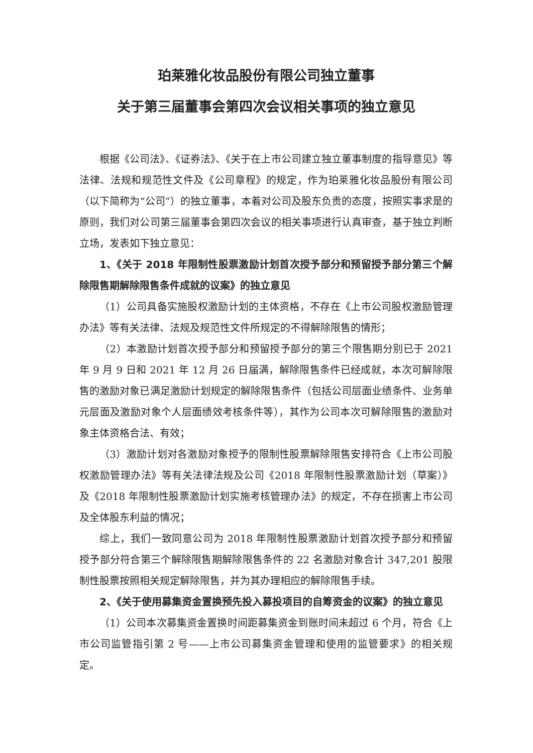珀莱雅化妆品股份有限公司独立董事
关于第三届董事会第四次会议相关事项的独立意见
根据《公司法》、《证券法》、《关于在上市公司建立独立董事制度的指导意见》等法律、法规和规范性文件及《公司章程》的规定，作为珀莱雅化妆品股份有限公司（以下简称为“公司”）的独立董事，本着对公司及股东负责的态度，按照实事求是的原则，我们对公司第三届董事会第四次会议的相关事项进行认真审查，基于独立判断立场，发表如下独立意见：
1、《关于 2018 年限制性股票激励计划首次授予部分和预留授予部分第三个解除限售期解除限售条件成就的议案》的独立意见
（1）公司具备实施股权激励计划的主体资格，不存在《上市公司股权激励管理办法》等有关法律、法规及规范性文件所规定的不得解除限售的情形；
（2）本激励计划首次授予部分和预留授予部分的第三个限售期分别已于 2021 年 9 月 9 日和 2021 年 12 月 26 日届满，解除限售条件已经成就，本次可解除限售的激励对象已满足激励计划规定的解除限售条件（包括公司层面业绩条件、业务单元层面及激励对象个人层面绩效考核条件等），其作为公司本次可解除限售的激励对象主体资格合法、有效；
（3）激励计划对各激励对象授予的限制性股票解除限售安排符合《上市公司股权激励管理办法》等有关法律法规及公司《2018 年限制性股票激励计划（草案）》及《2018 年限制性股票激励计划实施考核管理办法》的规定，不存在损害上市公司及全体股东利益的情况；
综上，我们一致同意公司为 2018 年限制性股票激励计划首次授予部分和预留授予部分符合第三个解除限售期解除限售条件的 22 名激励对象合计 347,201 股限制性股票按照相关规定解除限售，并为其办理相应的解除限售手续。
2、《关于使用募集资金置换预先投入募投项目的自筹资金的议案》的独立意见
（1）公司本次募集资金置换时间距募集资金到账时间未超过 6 个月，符合《上市公司监管指引第 2 号——上市公司募集资金管理和使用的监管要求》的相关规定。